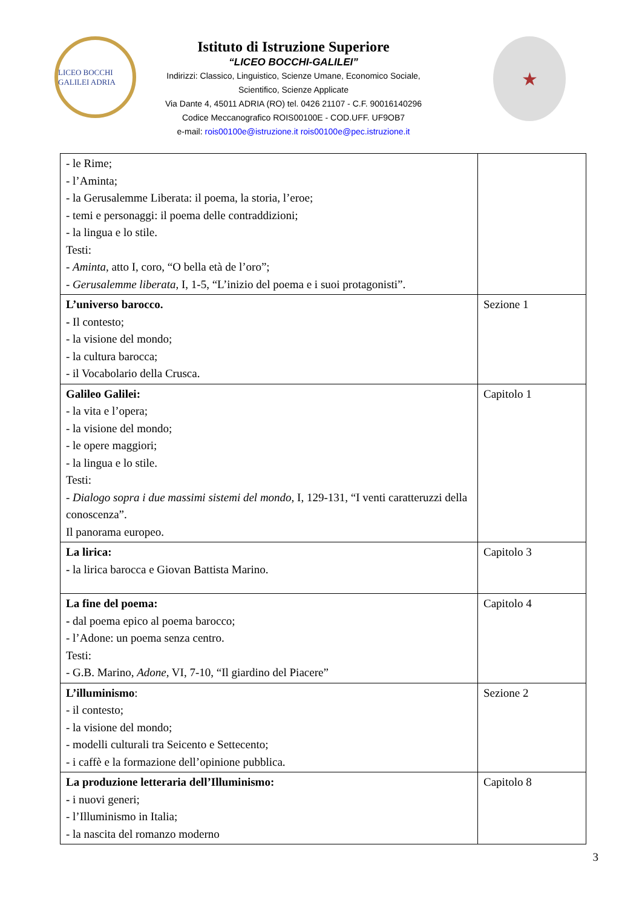LICEO BOCCHI GALILEI ADRIA
Istituto di Istruzione Superiore
“LICEO BOCCHI-GALILEI”
Indirizzi: Classico, Linguistico, Scienze Umane, Economico Sociale,
Scientifico, Scienze Applicate
Via Dante 4, 45011 ADRIA (RO) tel. 0426 21107 - C.F. 90016140296
Codice Meccanografico ROIS00100E - COD.UFF. UF9OB7
e-mail: rois00100e@istruzione.it rois00100e@pec.istruzione.it
★
| - le Rime; - l’Aminta; - la Gerusalemme Liberata: il poema, la storia, l’eroe; - temi e personaggi: il poema delle contraddizioni; - la lingua e lo stile. Testi: - Aminta, atto I, coro, “O bella età de l’oro”; - Gerusalemme liberata, I, 1-5, “L’inizio del poema e i suoi protagonisti”. | |
| L’universo barocco. - Il contesto; - la visione del mondo; - la cultura barocca; - il Vocabolario della Crusca. | Sezione 1 |
| Galileo Galilei: - la vita e l’opera; - la visione del mondo; - le opere maggiori; - la lingua e lo stile. Testi: - Dialogo sopra i due massimi sistemi del mondo, I, 129-131, “I venti caratteruzzi della conoscenza”. Il panorama europeo. | Capitolo 1 |
| La lirica: - la lirica barocca e Giovan Battista Marino. | Capitolo 3 |
| La fine del poema: - dal poema epico al poema barocco; - l’Adone: un poema senza centro. Testi: - G.B. Marino, Adone, VI, 7-10, “Il giardino del Piacere” | Capitolo 4 |
| L’illuminismo : - il contesto; - la visione del mondo; - modelli culturali tra Seicento e Settecento; - i caffè e la formazione dell’opinione pubblica. | Sezione 2 |
| La produzione letteraria dell’Illuminismo: - i nuovi generi; - l’Illuminismo in Italia; - la nascita del romanzo moderno | Capitolo 8 |
3